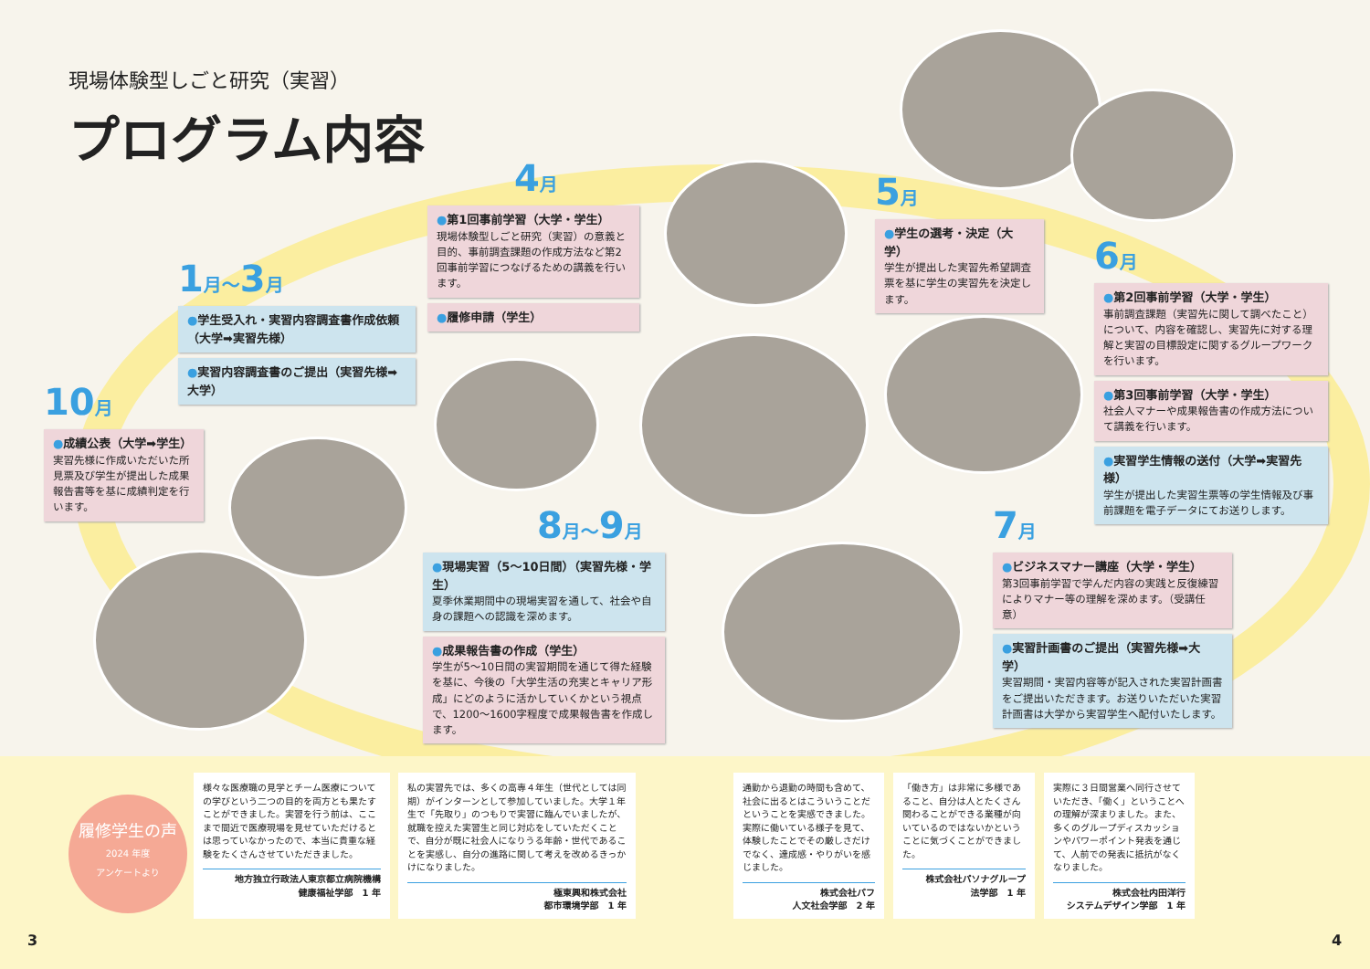現場体験型しごと研究（実習）
プログラム内容
1月〜3月
●学生受入れ・実習内容調査書作成依頼（大学➡実習先様）
●実習内容調査書のご提出（実習先様➡大学）
4月
●第1回事前学習（大学・学生）
現場体験型しごと研究（実習）の意義と目的、事前調査課題の作成方法など第2回事前学習につなげるための講義を行います。
●履修申請（学生）
5月
●学生の選考・決定（大学）
学生が提出した実習先希望調査票を基に学生の実習先を決定します。
6月
●第2回事前学習（大学・学生）
事前調査課題（実習先に関して調べたこと）について、内容を確認し、実習先に対する理解と実習の目標設定に関するグループワークを行います。
●第3回事前学習（大学・学生）
社会人マナーや成果報告書の作成方法について講義を行います。
●実習学生情報の送付（大学➡実習先様）
学生が提出した実習生票等の学生情報及び事前課題を電子データにてお送りします。
10月
●成績公表（大学➡学生）
実習先様に作成いただいた所見票及び学生が提出した成果報告書等を基に成績判定を行います。
8月〜9月
●現場実習（5〜10日間）（実習先様・学生）
夏季休業期間中の現場実習を通して、社会や自身の課題への認識を深めます。
●成果報告書の作成（学生）
学生が5〜10日間の実習期間を通じて得た経験を基に、今後の「大学生活の充実とキャリア形成」にどのように活かしていくかという視点で、1200〜1600字程度で成果報告書を作成します。
7月
●ビジネスマナー講座（大学・学生）
第3回事前学習で学んだ内容の実践と反復練習によりマナー等の理解を深めます。（受講任意）
●実習計画書のご提出（実習先様➡大学）
実習期間・実習内容等が記入された実習計画書をご提出いただきます。お送りいただいた実習計画書は大学から実習学生へ配付いたします。
履修学生の声
2024 年度
アンケートより
様々な医療職の見学とチーム医療についての学びという二つの目的を両方とも果たすことができました。実習を行う前は、ここまで間近で医療現場を見せていただけるとは思っていなかったので、本当に貴重な経験をたくさんさせていただきました。
地方独立行政法人東京都立病院機構
健康福祉学部　1 年
私の実習先では、多くの高専４年生（世代としては同期）がインターンとして参加していました。大学１年生で「先取り」のつもりで実習に臨んでいましたが、就職を控えた実習生と同じ対応をしていただくことで、自分が既に社会人になりうる年齢・世代であることを実感し、自分の進路に関して考えを改めるきっかけになりました。
極東興和株式会社
都市環境学部　1 年
通勤から退勤の時間も含めて、社会に出るとはこういうことだということを実感できました。実際に働いている様子を見て、体験したことでその厳しさだけでなく、達成感・やりがいを感じました。
株式会社パフ
人文社会学部　2 年
「働き方」は非常に多様であること、自分は人とたくさん関わることができる業種が向いているのではないかということに気づくことができました。
株式会社パソナグループ
法学部　1 年
実際に３日間営業へ同行させていただき、「働く」ということへの理解が深まりました。また、多くのグループディスカッションやパワーポイント発表を通じて、人前での発表に抵抗がなくなりました。
株式会社内田洋行
システムデザイン学部　1 年
3 4